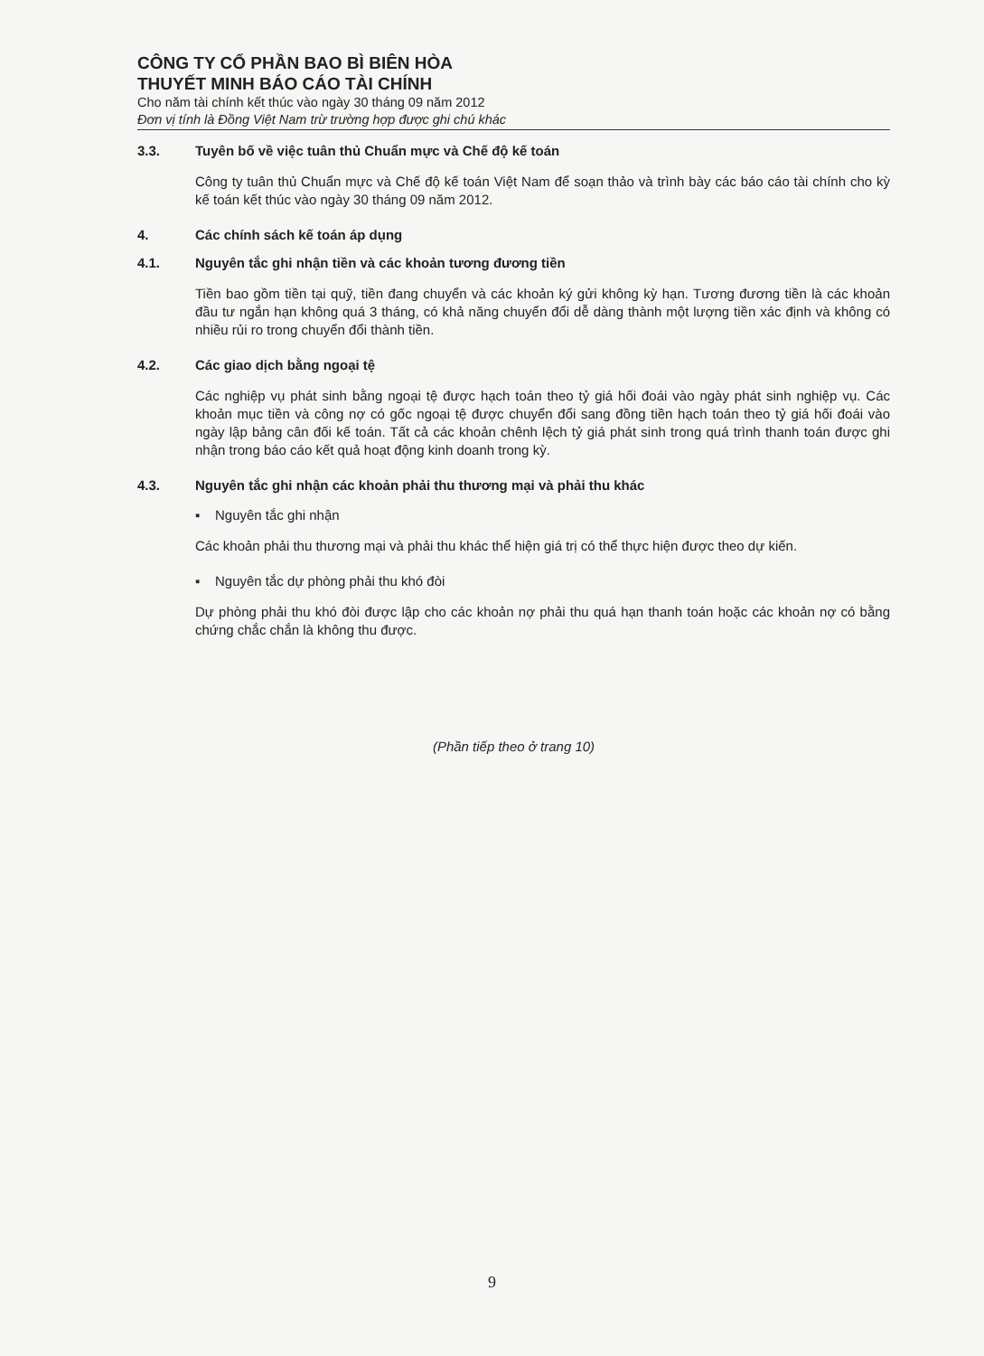CÔNG TY CỔ PHẦN BAO BÌ BIÊN HÒA
THUYẾT MINH BÁO CÁO TÀI CHÍNH
Cho năm tài chính kết thúc vào ngày 30 tháng 09 năm 2012
Đơn vị tính là Đồng Việt Nam trừ trường hợp được ghi chú khác
3.3. Tuyên bố về việc tuân thủ Chuẩn mực và Chế độ kế toán
Công ty tuân thủ Chuẩn mực và Chế độ kế toán Việt Nam để soạn thảo và trình bày các báo cáo tài chính cho kỳ kế toán kết thúc vào ngày 30 tháng 09 năm 2012.
4. Các chính sách kế toán áp dụng
4.1. Nguyên tắc ghi nhận tiền và các khoản tương đương tiền
Tiền bao gồm tiền tại quỹ, tiền đang chuyển và các khoản ký gửi không kỳ hạn. Tương đương tiền là các khoản đầu tư ngắn hạn không quá 3 tháng, có khả năng chuyển đổi dễ dàng thành một lượng tiền xác định và không có nhiều rủi ro trong chuyển đổi thành tiền.
4.2. Các giao dịch bằng ngoại tệ
Các nghiệp vụ phát sinh bằng ngoại tệ được hạch toán theo tỷ giá hối đoái vào ngày phát sinh nghiệp vụ. Các khoản mục tiền và công nợ có gốc ngoại tệ được chuyển đổi sang đồng tiền hạch toán theo tỷ giá hối đoái vào ngày lập bảng cân đối kế toán. Tất cả các khoản chênh lệch tỷ giá phát sinh trong quá trình thanh toán được ghi nhận trong báo cáo kết quả hoạt động kinh doanh trong kỳ.
4.3. Nguyên tắc ghi nhận các khoản phải thu thương mại và phải thu khác
▪ Nguyên tắc ghi nhận
Các khoản phải thu thương mại và phải thu khác thể hiện giá trị có thể thực hiện được theo dự kiến.
▪ Nguyên tắc dự phòng phải thu khó đòi
Dự phòng phải thu khó đòi được lập cho các khoản nợ phải thu quá hạn thanh toán hoặc các khoản nợ có bằng chứng chắc chắn là không thu được.
(Phần tiếp theo ở trang 10)
9